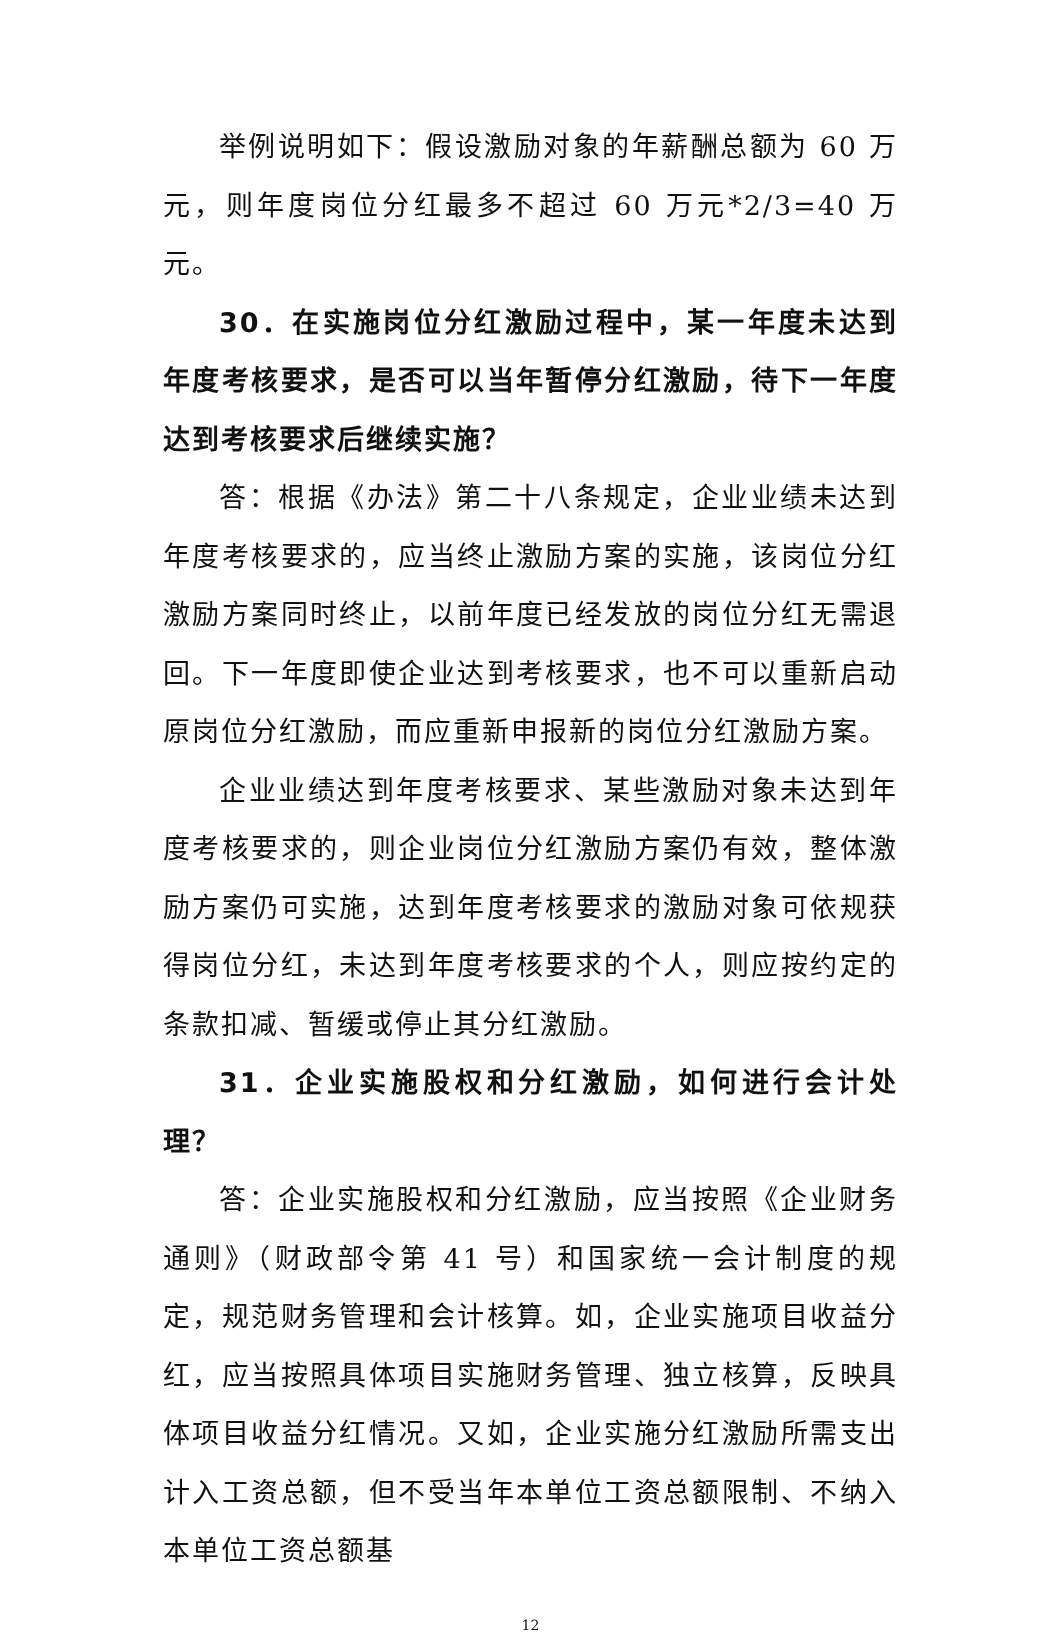举例说明如下：假设激励对象的年薪酬总额为 60 万元，则年度岗位分红最多不超过 60 万元*2/3=40 万元。
30．在实施岗位分红激励过程中，某一年度未达到年度考核要求，是否可以当年暂停分红激励，待下一年度达到考核要求后继续实施？
答：根据《办法》第二十八条规定，企业业绩未达到年度考核要求的，应当终止激励方案的实施，该岗位分红激励方案同时终止，以前年度已经发放的岗位分红无需退回。下一年度即使企业达到考核要求，也不可以重新启动原岗位分红激励，而应重新申报新的岗位分红激励方案。
企业业绩达到年度考核要求、某些激励对象未达到年度考核要求的，则企业岗位分红激励方案仍有效，整体激励方案仍可实施，达到年度考核要求的激励对象可依规获得岗位分红，未达到年度考核要求的个人，则应按约定的条款扣减、暂缓或停止其分红激励。
31．企业实施股权和分红激励，如何进行会计处理？
答：企业实施股权和分红激励，应当按照《企业财务通则》（财政部令第 41 号）和国家统一会计制度的规定，规范财务管理和会计核算。如，企业实施项目收益分红，应当按照具体项目实施财务管理、独立核算，反映具体项目收益分红情况。又如，企业实施分红激励所需支出计入工资总额，但不受当年本单位工资总额限制、不纳入本单位工资总额基
12